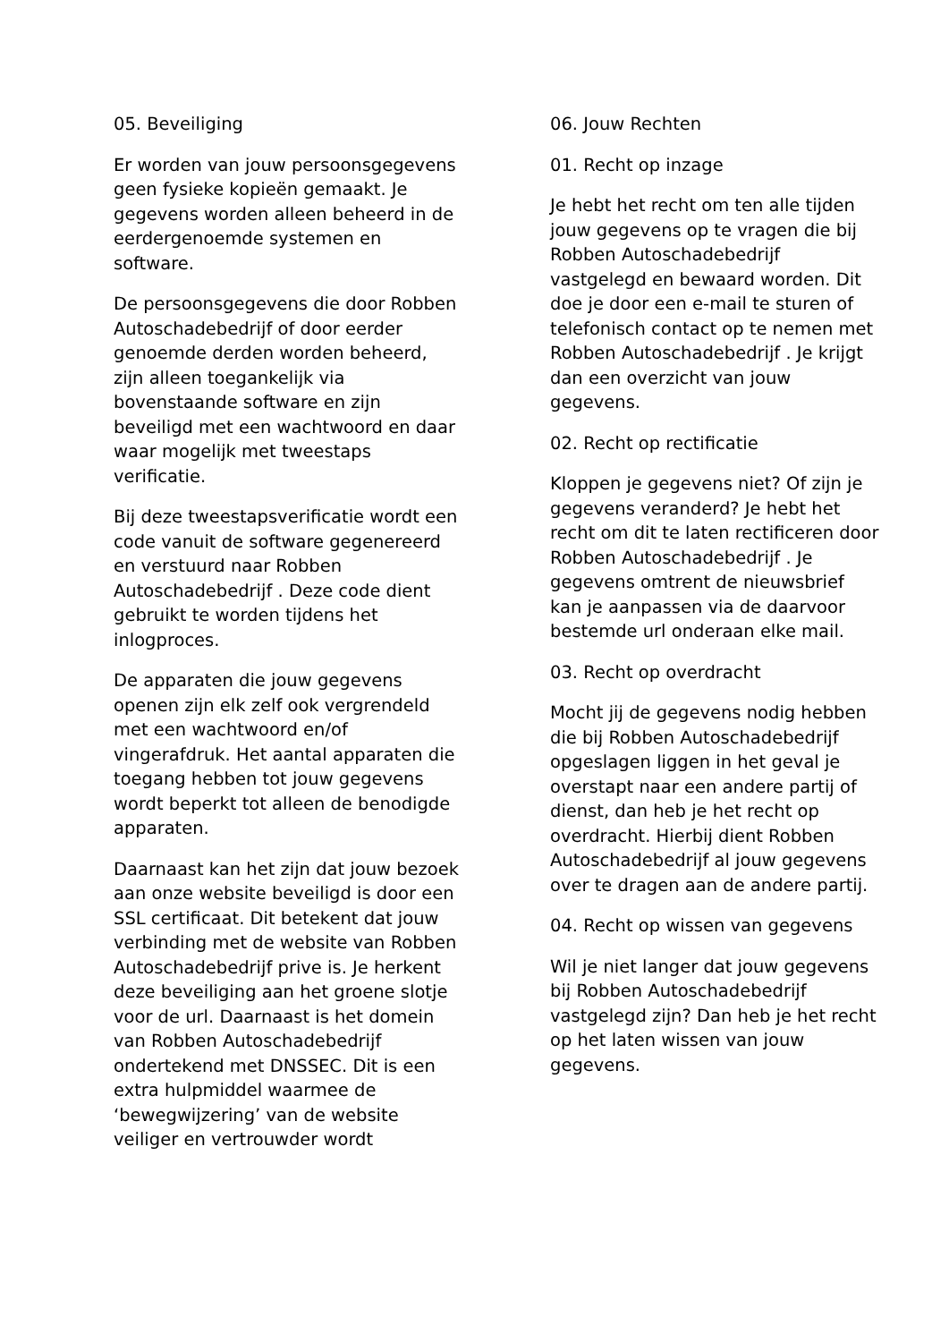05. Beveiliging
Er worden van jouw persoonsgegevens geen fysieke kopieën gemaakt. Je gegevens worden alleen beheerd in de eerdergenoemde systemen en software.
De persoonsgegevens die door Robben Autoschadebedrijf of door eerder genoemde derden worden beheerd, zijn alleen toegankelijk via bovenstaande software en zijn beveiligd met een wachtwoord en daar waar mogelijk met tweestaps verificatie.
Bij deze tweestapsverificatie wordt een code vanuit de software gegenereerd en verstuurd naar Robben Autoschadebedrijf . Deze code dient gebruikt te worden tijdens het inlogproces.
De apparaten die jouw gegevens openen zijn elk zelf ook vergrendeld met een wachtwoord en/of vingerafdruk. Het aantal apparaten die toegang hebben tot jouw gegevens wordt beperkt tot alleen de benodigde apparaten.
Daarnaast kan het zijn dat jouw bezoek aan onze website beveiligd is door een SSL certificaat. Dit betekent dat jouw verbinding met de website van Robben Autoschadebedrijf prive is. Je herkent deze beveiliging aan het groene slotje voor de url. Daarnaast is het domein van Robben Autoschadebedrijf ondertekend met DNSSEC. Dit is een extra hulpmiddel waarmee de ‘bewegwijzering’ van de website veiliger en vertrouwder wordt
06. Jouw Rechten
01. Recht op inzage
Je hebt het recht om ten alle tijden jouw gegevens op te vragen die bij Robben Autoschadebedrijf vastgelegd en bewaard worden. Dit doe je door een e-mail te sturen of telefonisch contact op te nemen met Robben Autoschadebedrijf . Je krijgt dan een overzicht van jouw gegevens.
02. Recht op rectificatie
Kloppen je gegevens niet? Of zijn je gegevens veranderd? Je hebt het recht om dit te laten rectificeren door Robben Autoschadebedrijf . Je gegevens omtrent de nieuwsbrief kan je aanpassen via de daarvoor bestemde url onderaan elke mail.
03. Recht op overdracht
Mocht jij de gegevens nodig hebben die bij Robben Autoschadebedrijf opgeslagen liggen in het geval je overstapt naar een andere partij of dienst, dan heb je het recht op overdracht. Hierbij dient Robben Autoschadebedrijf al jouw gegevens over te dragen aan de andere partij.
04. Recht op wissen van gegevens
Wil je niet langer dat jouw gegevens bij Robben Autoschadebedrijf vastgelegd zijn? Dan heb je het recht op het laten wissen van jouw gegevens.